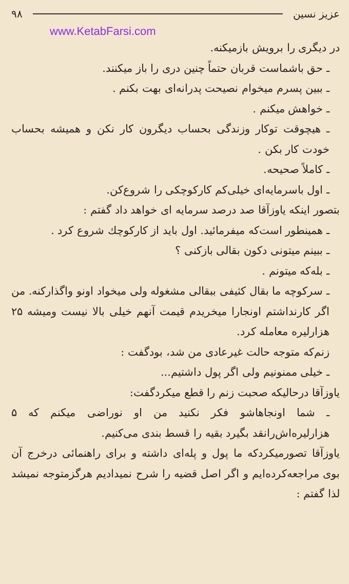عزیز نسین ۹۸
www.KetabFarsi.com
در دیگری را برویش بازمیکنه.
ـ حق باشماست قربان حتماً چنین دری را باز میکنند.
ـ ببین پسرم میخوام نصیحت پدرانه‌ای بهت بکنم .
ـ خواهش میکنم .
ـ هیچوقت توکار وزندگی بحساب دیگرون کار نکن و همیشه بحساب خودت کار بکن .
ـ کاملاً صحیحه.
ـ اول باسرمایه‌ای خیلی‌کم کارکوچکی را شروع‌کن.
بتصور اینکه یاوزآقا صد درصد سرمایه ای خواهد داد گفتم :
ـ همینطور است‌که میفرمائید. اول باید از کارکوچك شروع کرد .
ـ ببینم میتونی دکون بقالی بازکنی ؟
ـ بله‌که میتونم .
ـ سرکوچه ما بقال کثیفی ببقالی مشغوله ولی میخواد اونو واگذارکنه. من اگر کارنداشتم اونجارا میخریدم قیمت آنهم خیلی بالا نیست ومیشه ۲۵ هزارلیره معامله کرد.
زنم‌که متوجه حالت غیرعادی من شد، بودگفت :
ـ خیلی ممنونیم ولی اگر پول داشتیم...
یاوزآقا درحالیکه صحبت زنم را قطع میکردگفت:
ـ شما اونجاهاشو فکر نکنید من او نوراضی میکنم که ۵ هزارلیره‌اش‌رانقد بگیرد بقیه را قسط بندی می‌کنیم.
یاوزآقا تصورمیکردکه ما پول و پله‌ای داشته و برای راهنمائی درخرج آن بوی مراجعه‌کرده‌ایم و اگر اصل قضیه را شرح نمیدادیم هرگزمتوجه نمیشد لذا گفتم :